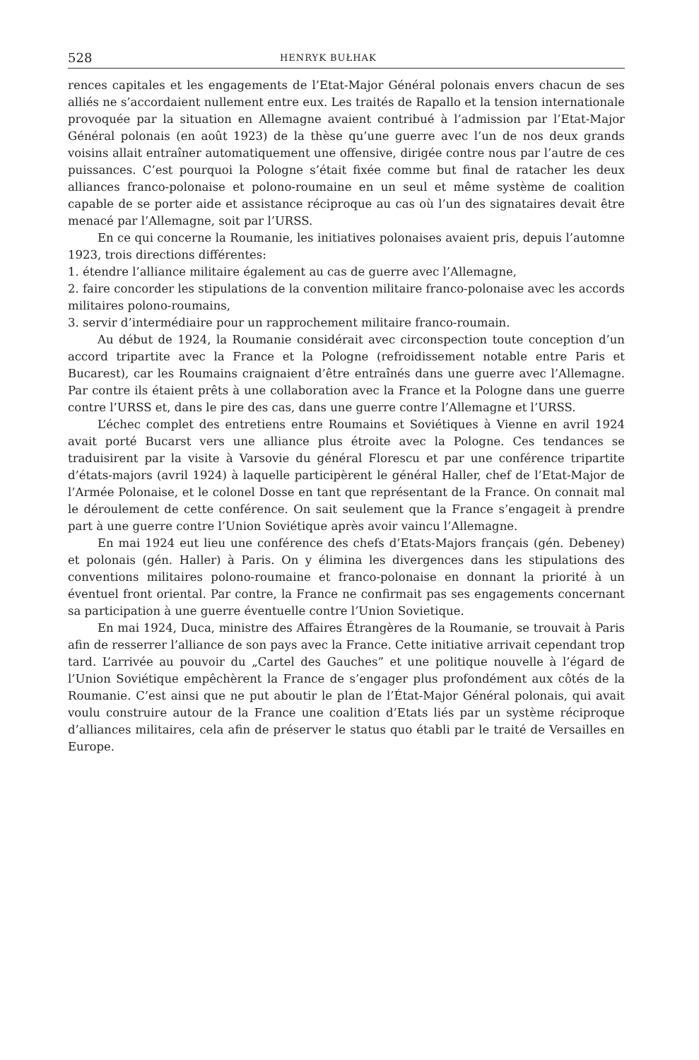528 HENRYK BUŁHAK
rences capitales et les engagements de l’Etat-Major Général polonais envers chacun de ses alliés ne s’accordaient nullement entre eux. Les traités de Rapallo et la tension internationale provoquée par la situation en Allemagne avaient contribué à l’admission par l’Etat-Major Général polonais (en août 1923) de la thèse qu’une guerre avec l’un de nos deux grands voisins allait entraîner automatiquement une offensive, dirigée contre nous par l’autre de ces puissances. C’est pourquoi la Pologne s’était fixée comme but final de ratacher les deux alliances franco-polonaise et polono-roumaine en un seul et même système de coalition capable de se porter aide et assistance réciproque au cas où l’un des signataires devait être menacé par l’Allemagne, soit par l’URSS.
En ce qui concerne la Roumanie, les initiatives polonaises avaient pris, depuis l’automne 1923, trois directions différentes:
1. étendre l’alliance militaire également au cas de guerre avec l’Allemagne,
2. faire concorder les stipulations de la convention militaire franco-polonaise avec les accords militaires polono-roumains,
3. servir d’intermédiaire pour un rapprochement militaire franco-roumain.
Au début de 1924, la Roumanie considérait avec circonspection toute conception d’un accord tripartite avec la France et la Pologne (refroidissement notable entre Paris et Bucarest), car les Roumains craignaient d’être entraînés dans une guerre avec l’Allemagne. Par contre ils étaient prêts à une collaboration avec la France et la Pologne dans une guerre contre l’URSS et, dans le pire des cas, dans une guerre contre l’Allemagne et l’URSS.
L’échec complet des entretiens entre Roumains et Soviétiques à Vienne en avril 1924 avait porté Bucarst vers une alliance plus étroite avec la Pologne. Ces tendances se traduisirent par la visite à Varsovie du général Florescu et par une conférence tripartite d’états-majors (avril 1924) à laquelle participèrent le général Haller, chef de l’Etat-Major de l’Armée Polonaise, et le colonel Dosse en tant que représentant de la France. On connait mal le déroulement de cette conférence. On sait seulement que la France s’engageit à prendre part à une guerre contre l’Union Soviétique après avoir vaincu l’Allemagne.
En mai 1924 eut lieu une conférence des chefs d’Etats-Majors français (gén. Debeney) et polonais (gén. Haller) à Paris. On y élimina les divergences dans les stipulations des conventions militaires polono-roumaine et franco-polonaise en donnant la priorité à un éventuel front oriental. Par contre, la France ne confirmait pas ses engagements concernant sa participation à une guerre éventuelle contre l’Union Sovietique.
En mai 1924, Duca, ministre des Affaires Étrangères de la Roumanie, se trouvait à Paris afin de resserrer l’alliance de son pays avec la France. Cette initiative arrivait cependant trop tard. L’arrivée au pouvoir du „Cartel des Gauches” et une politique nouvelle à l’égard de l’Union Soviétique empêchèrent la France de s’engager plus profondément aux côtés de la Roumanie. C’est ainsi que ne put aboutir le plan de l’État-Major Général polonais, qui avait voulu construire autour de la France une coalition d’Etats liés par un système réciproque d’alliances militaires, cela afin de préserver le status quo établi par le traité de Versailles en Europe.